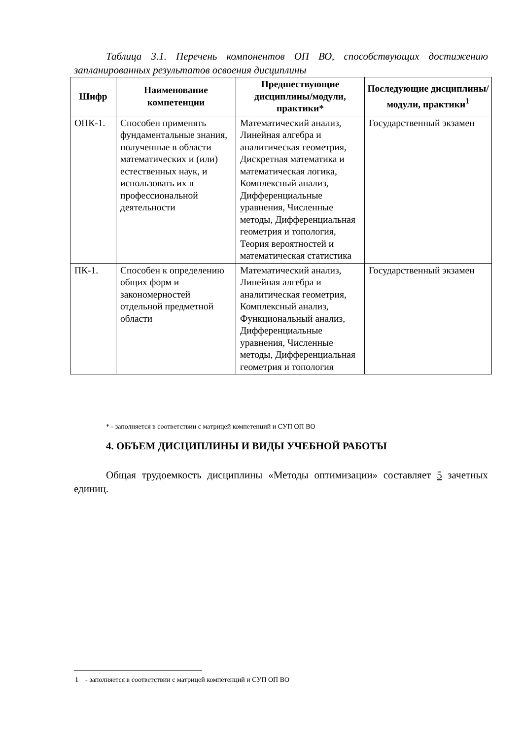Таблица 3.1. Перечень компонентов ОП ВО, способствующих достижению запланированных результатов освоения дисциплины
| Шифр | Наименование компетенции | Предшествующие дисциплины/модули, практики* | Последующие дисциплины/модули, практики<sup>1</sup> |
| --- | --- | --- | --- |
| ОПК-1. | Способен применять фундаментальные знания, полученные в области математических и (или) естественных наук, и использовать их в профессиональной деятельности | Математический анализ, Линейная алгебра и аналитическая геометрия, Дискретная математика и математическая логика, Комплексный анализ, Дифференциальные уравнения, Численные методы, Дифференциальная геометрия и топология, Теория вероятностей и математическая статистика | Государственный экзамен |
| ПК-1. | Способен к определению общих форм и закономерностей отдельной предметной области | Математический анализ, Линейная алгебра и аналитическая геометрия, Комплексный анализ, Функциональный анализ, Дифференциальные уравнения, Численные методы, Дифференциальная геометрия и топология | Государственный экзамен |
* - заполняется в соответствии с матрицей компетенций и СУП ОП ВО
4. ОБЪЕМ ДИСЦИПЛИНЫ И ВИДЫ УЧЕБНОЙ РАБОТЫ
Общая трудоемкость дисциплины «Методы оптимизации» составляет 5 зачетных единиц.
1 - заполняется в соответствии с матрицей компетенций и СУП ОП ВО